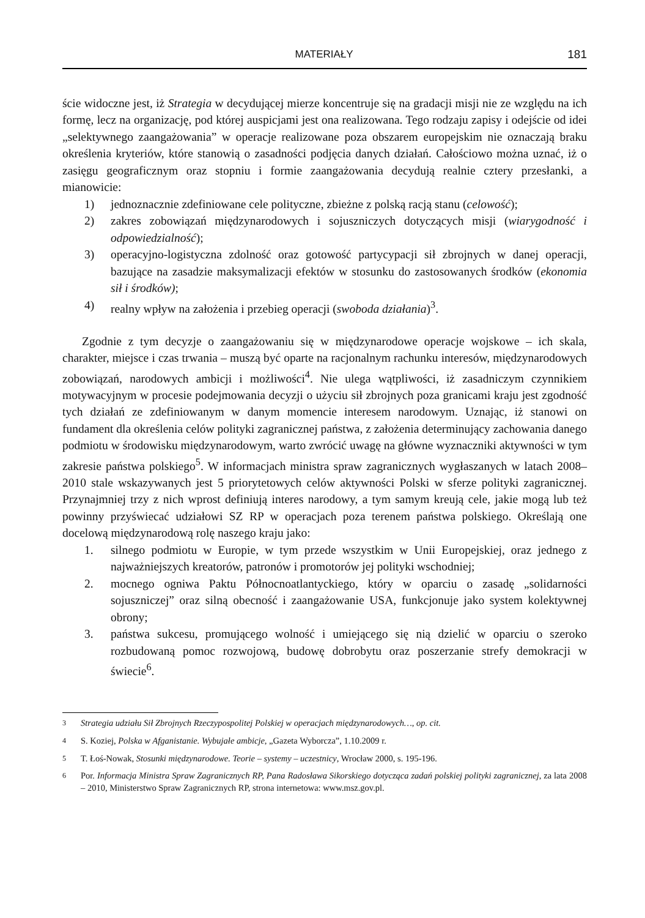MATERIAŁY 181
ście widoczne jest, iż Strategia w decydującej mierze koncentruje się na gradacji misji nie ze względu na ich formę, lecz na organizację, pod której auspicjami jest ona realizowana. Tego rodzaju zapisy i odejście od idei „selektywnego zaangażowania” w operacje realizowane poza obszarem europejskim nie oznaczają braku określenia kryteriów, które stanowią o zasadności podjęcia danych działań. Całościowo można uznać, iż o zasięgu geograficznym oraz stopniu i formie zaangażowania decydują realnie cztery przesłanki, a mianowicie:
1) jednoznacznie zdefiniowane cele polityczne, zbieżne z polską racją stanu (celowość);
2) zakres zobowiązań międzynarodowych i sojuszniczych dotyczących misji (wiarygodność i odpowiedzialność);
3) operacyjno-logistyczna zdolność oraz gotowość partycypacji sił zbrojnych w danej operacji, bazujące na zasadzie maksymalizacji efektów w stosunku do zastosowanych środków (ekonomia sił i środków);
4) realny wpływ na założenia i przebieg operacji (swoboda działania)<sup>3</sup>.
Zgodnie z tym decyzje o zaangażowaniu się w międzynarodowe operacje wojskowe – ich skala, charakter, miejsce i czas trwania – muszą być oparte na racjonalnym rachunku interesów, międzynarodowych zobowiązań, narodowych ambicji i możliwości<sup>4</sup>. Nie ulega wątpliwości, iż zasadniczym czynnikiem motywacyjnym w procesie podejmowania decyzji o użyciu sił zbrojnych poza granicami kraju jest zgodność tych działań ze zdefiniowanym w danym momencie interesem narodowym. Uznając, iż stanowi on fundament dla określenia celów polityki zagranicznej państwa, z założenia determinujący zachowania danego podmiotu w środowisku międzynarodowym, warto zwrócić uwagę na główne wyznaczniki aktywności w tym zakresie państwa polskiego<sup>5</sup>. W informacjach ministra spraw zagranicznych wygłaszanych w latach 2008–2010 stale wskazywanych jest 5 priorytetowych celów aktywności Polski w sferze polityki zagranicznej. Przynajmniej trzy z nich wprost definiują interes narodowy, a tym samym kreują cele, jakie mogą lub też powinny przyświecać udziałowi SZ RP w operacjach poza terenem państwa polskiego. Określają one docelową międzynarodową rolę naszego kraju jako:
1. silnego podmiotu w Europie, w tym przede wszystkim w Unii Europejskiej, oraz jednego z najważniejszych kreatorów, patronów i promotorów jej polityki wschodniej;
2. mocnego ogniwa Paktu Północnoatlantyckiego, który w oparciu o zasadę „solidarności sojuszniczej” oraz silną obecność i zaangażowanie USA, funkcjonuje jako system kolektywnej obrony;
3. państwa sukcesu, promującego wolność i umiejącego się nią dzielić w oparciu o szeroko rozbudowaną pomoc rozwojową, budowę dobrobytu oraz poszerzanie strefy demokracji w świecie<sup>6</sup>.
<sup>3</sup> Strategia udziału Sił Zbrojnych Rzeczypospolitej Polskiej w operacjach międzynarodowych…, op. cit.
<sup>4</sup> S. Koziej, Polska w Afganistanie. Wybujałe ambicje, „Gazeta Wyborcza”, 1.10.2009 r.
<sup>5</sup> T. Łoś-Nowak, Stosunki międzynarodowe. Teorie – systemy – uczestnicy, Wrocław 2000, s. 195-196.
<sup>6</sup> Por. Informacja Ministra Spraw Zagranicznych RP, Pana Radosława Sikorskiego dotycząca zadań polskiej polityki zagranicznej, za lata 2008 – 2010, Ministerstwo Spraw Zagranicznych RP, strona internetowa: www.msz.gov.pl.